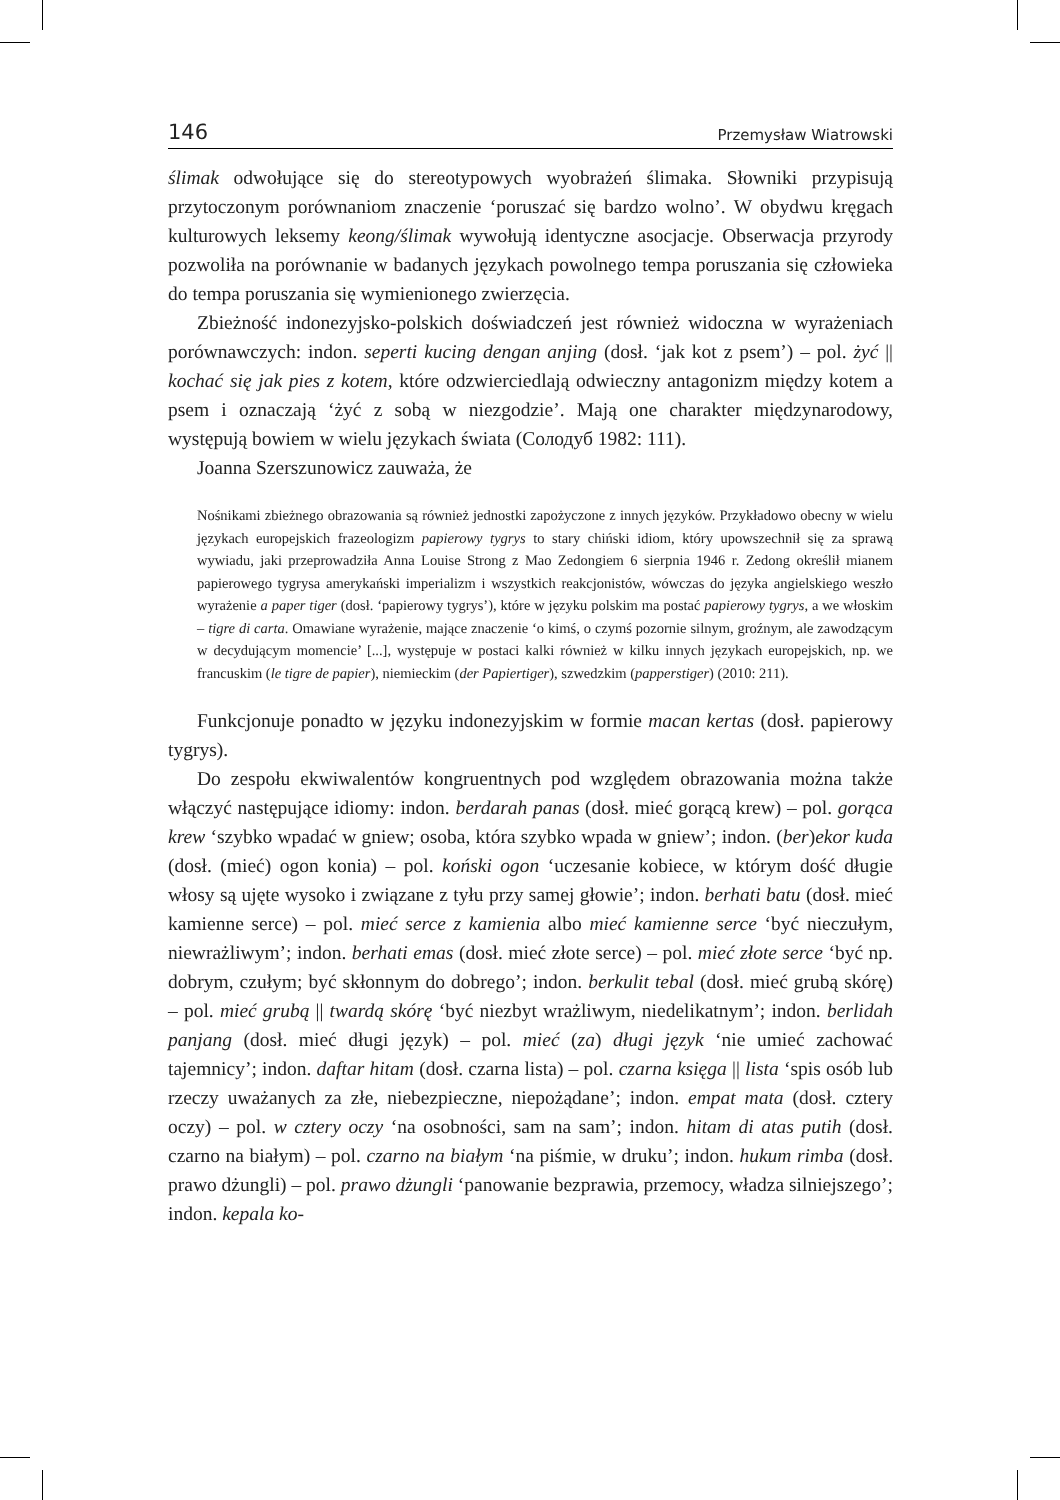146 Przemysław Wiatrowski
ślimak odwołujące się do stereotypowych wyobrażeń ślimaka. Słowniki przypisują przytoczonym porównaniom znaczenie ‘poruszać się bardzo wolno’. W obydwu kręgach kulturowych leksemy keong/ślimak wywołują identyczne asocjacje. Obserwacja przyrody pozwoliła na porównanie w badanych językach powolnego tempa poruszania się człowieka do tempa poruszania się wymienionego zwierzęcia.
Zbieżność indonezyjsko-polskich doświadczeń jest również widoczna w wyrażeniach porównawczych: indon. seperti kucing dengan anjing (dosł. ‘jak kot z psem’) – pol. żyć || kochać się jak pies z kotem, które odzwierciedlają odwieczny antagonizm między kotem a psem i oznaczają ‘żyć z sobą w niezgodzie’. Mają one charakter międzynarodowy, występują bowiem w wielu językach świata (Солодуб 1982: 111).
Joanna Szerszunowicz zauważa, że
Nośnikami zbieżnego obrazowania są również jednostki zapożyczone z innych języków. Przykładowo obecny w wielu językach europejskich frazeologizm papierowy tygrys to stary chiński idiom, który upowszechnił się za sprawą wywiadu, jaki przeprowadziła Anna Louise Strong z Mao Zedongiem 6 sierpnia 1946 r. Zedong określił mianem papierowego tygrysa amerykański imperializm i wszystkich reakcjonistów, wówczas do języka angielskiego weszło wyrażenie a paper tiger (dosł. ‘papierowy tygrys’), które w języku polskim ma postać papierowy tygrys, a we włoskim – tigre di carta. Omawiane wyrażenie, mające znaczenie ‘o kimś, o czymś pozornie silnym, groźnym, ale zawodzącym w decydującym momencie’ [...], występuje w postaci kalki również w kilku innych językach europejskich, np. we francuskim (le tigre de papier), niemieckim (der Papiertiger), szwedzkim (papperstiger) (2010: 211).
Funkcjonuje ponadto w języku indonezyjskim w formie macan kertas (dosł. papierowy tygrys).
Do zespołu ekwiwalentów kongruentnych pod względem obrazowania można także włączyć następujące idiomy: indon. berdarah panas (dosł. mieć gorącą krew) – pol. gorąca krew ‘szybko wpadać w gniew; osoba, która szybko wpada w gniew’; indon. (ber)ekor kuda (dosł. (mieć) ogon konia) – pol. koński ogon ‘uczesanie kobiece, w którym dość długie włosy są ujęte wysoko i związane z tyłu przy samej głowie’; indon. berhati batu (dosł. mieć kamienne serce) – pol. mieć serce z kamienia albo mieć kamienne serce ‘być nieczułym, niewrażliwym’; indon. berhati emas (dosł. mieć złote serce) – pol. mieć złote serce ‘być np. dobrym, czułym; być skłonnym do dobrego’; indon. berkulit tebal (dosł. mieć grubą skórę) – pol. mieć grubą || twardą skórę ‘być niezbyt wrażliwym, niedelikatnym’; indon. berlidah panjang (dosł. mieć długi język) – pol. mieć (za) długi język ‘nie umieć zachować tajemnicy’; indon. daftar hitam (dosł. czarna lista) – pol. czarna księga || lista ‘spis osób lub rzeczy uważanych za złe, niebezpieczne, niepożądane’; indon. empat mata (dosł. cztery oczy) – pol. w cztery oczy ‘na osobności, sam na sam’; indon. hitam di atas putih (dosł. czarno na białym) – pol. czarno na białym ‘na piśmie, w druku’; indon. hukum rimba (dosł. prawo dżungli) – pol. prawo dżungli ‘panowanie bezprawia, przemocy, władza silniejszego’; indon. kepala ko-